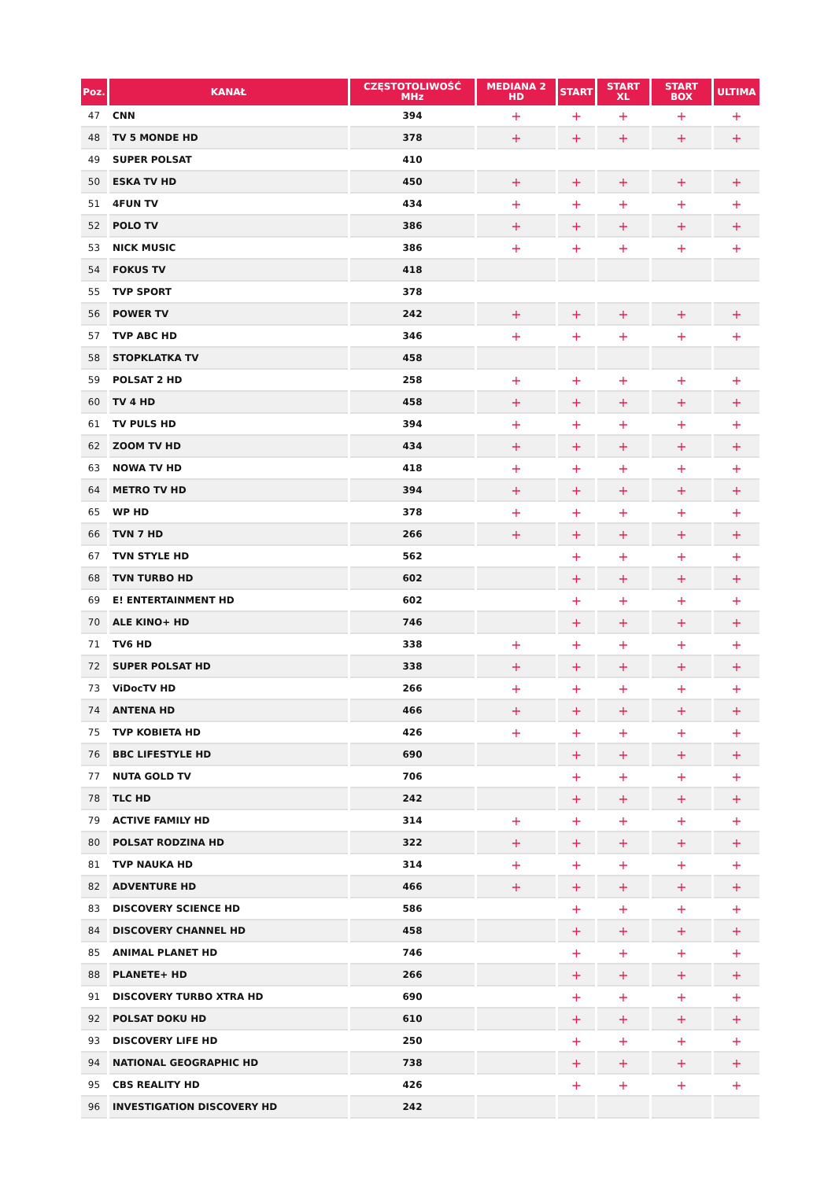| Poz. | KANAŁ | CZĘSTOTOLIWOŚĆ MHz | MEDIANA 2 HD | START | START XL | START BOX | ULTIMA |
| --- | --- | --- | --- | --- | --- | --- | --- |
| 47 | CNN | 394 | + | + | + | + | + |
| 48 | TV 5 MONDE HD | 378 | + | + | + | + | + |
| 49 | SUPER POLSAT | 410 | | | | | |
| 50 | ESKA TV HD | 450 | + | + | + | + | + |
| 51 | 4FUN TV | 434 | + | + | + | + | + |
| 52 | POLO TV | 386 | + | + | + | + | + |
| 53 | NICK MUSIC | 386 | + | + | + | + | + |
| 54 | FOKUS TV | 418 | | | | | |
| 55 | TVP SPORT | 378 | | | | | |
| 56 | POWER TV | 242 | + | + | + | + | + |
| 57 | TVP ABC HD | 346 | + | + | + | + | + |
| 58 | STOPKLATKA TV | 458 | | | | | |
| 59 | POLSAT 2 HD | 258 | + | + | + | + | + |
| 60 | TV 4 HD | 458 | + | + | + | + | + |
| 61 | TV PULS HD | 394 | + | + | + | + | + |
| 62 | ZOOM TV HD | 434 | + | + | + | + | + |
| 63 | NOWA TV HD | 418 | + | + | + | + | + |
| 64 | METRO TV HD | 394 | + | + | + | + | + |
| 65 | WP HD | 378 | + | + | + | + | + |
| 66 | TVN 7 HD | 266 | + | + | + | + | + |
| 67 | TVN STYLE HD | 562 | | + | + | + | + |
| 68 | TVN TURBO HD | 602 | | + | + | + | + |
| 69 | E! ENTERTAINMENT HD | 602 | | + | + | + | + |
| 70 | ALE KINO+ HD | 746 | | + | + | + | + |
| 71 | TV6 HD | 338 | + | + | + | + | + |
| 72 | SUPER POLSAT HD | 338 | + | + | + | + | + |
| 73 | ViDocTV HD | 266 | + | + | + | + | + |
| 74 | ANTENA HD | 466 | + | + | + | + | + |
| 75 | TVP KOBIETA HD | 426 | + | + | + | + | + |
| 76 | BBC LIFESTYLE HD | 690 | | + | + | + | + |
| 77 | NUTA GOLD TV | 706 | | + | + | + | + |
| 78 | TLC HD | 242 | | + | + | + | + |
| 79 | ACTIVE FAMILY HD | 314 | + | + | + | + | + |
| 80 | POLSAT RODZINA HD | 322 | + | + | + | + | + |
| 81 | TVP NAUKA HD | 314 | + | + | + | + | + |
| 82 | ADVENTURE HD | 466 | + | + | + | + | + |
| 83 | DISCOVERY SCIENCE HD | 586 | | + | + | + | + |
| 84 | DISCOVERY CHANNEL HD | 458 | | + | + | + | + |
| 85 | ANIMAL PLANET HD | 746 | | + | + | + | + |
| 88 | PLANETE+ HD | 266 | | + | + | + | + |
| 91 | DISCOVERY TURBO XTRA HD | 690 | | + | + | + | + |
| 92 | POLSAT DOKU HD | 610 | | + | + | + | + |
| 93 | DISCOVERY LIFE HD | 250 | | + | + | + | + |
| 94 | NATIONAL GEOGRAPHIC HD | 738 | | + | + | + | + |
| 95 | CBS REALITY HD | 426 | | + | + | + | + |
| 96 | INVESTIGATION DISCOVERY HD | 242 | | | | | |